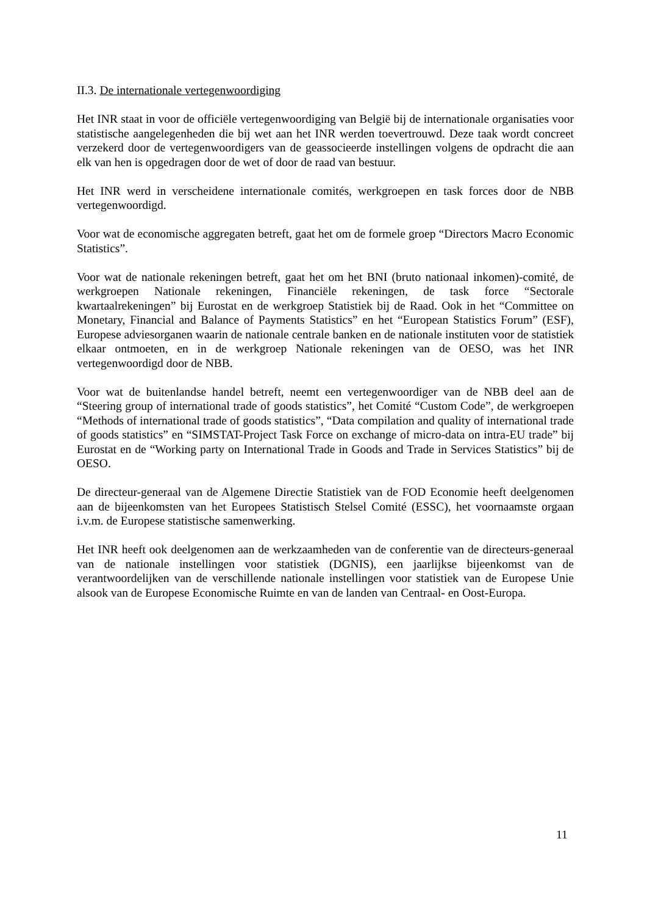II.3. De internationale vertegenwoordiging
Het INR staat in voor de officiële vertegenwoordiging van België bij de internationale organisaties voor statistische aangelegenheden die bij wet aan het INR werden toevertrouwd. Deze taak wordt concreet verzekerd door de vertegenwoordigers van de geassocieerde instellingen volgens de opdracht die aan elk van hen is opgedragen door de wet of door de raad van bestuur.
Het INR werd in verscheidene internationale comités, werkgroepen en task forces door de NBB vertegenwoordigd.
Voor wat de economische aggregaten betreft, gaat het om de formele groep “Directors Macro Economic Statistics”.
Voor wat de nationale rekeningen betreft, gaat het om het BNI (bruto nationaal inkomen)-comité, de werkgroepen Nationale rekeningen, Financiële rekeningen, de task force “Sectorale kwartaalrekeningen” bij Eurostat en de werkgroep Statistiek bij de Raad. Ook in het “Committee on Monetary, Financial and Balance of Payments Statistics” en het “European Statistics Forum” (ESF), Europese adviesorganen waarin de nationale centrale banken en de nationale instituten voor de statistiek elkaar ontmoeten, en in de werkgroep Nationale rekeningen van de OESO, was het INR vertegenwoordigd door de NBB.
Voor wat de buitenlandse handel betreft, neemt een vertegenwoordiger van de NBB deel aan de “Steering group of international trade of goods statistics”, het Comité “Custom Code”, de werkgroepen “Methods of international trade of goods statistics”, “Data compilation and quality of international trade of goods statistics” en “SIMSTAT-Project Task Force on exchange of micro-data on intra-EU trade” bij Eurostat en de “Working party on International Trade in Goods and Trade in Services Statistics” bij de OESO.
De directeur-generaal van de Algemene Directie Statistiek van de FOD Economie heeft deelgenomen aan de bijeenkomsten van het Europees Statistisch Stelsel Comité (ESSC), het voornaamste orgaan i.v.m. de Europese statistische samenwerking.
Het INR heeft ook deelgenomen aan de werkzaamheden van de conferentie van de directeurs-generaal van de nationale instellingen voor statistiek (DGNIS), een jaarlijkse bijeenkomst van de verantwoordelijken van de verschillende nationale instellingen voor statistiek van de Europese Unie alsook van de Europese Economische Ruimte en van de landen van Centraal- en Oost-Europa.
11